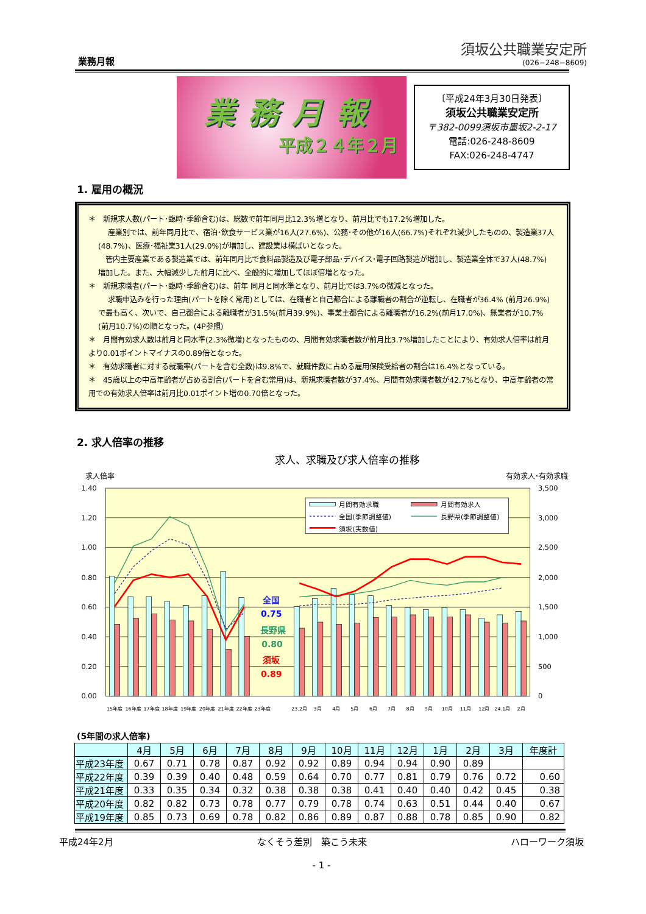業務月報
須坂公共職業安定所
(026−248−8609)
業務月報
平成２４年２月
〔平成24年3月30日発表〕
須坂公共職業安定所
〒382-0099須坂市墨坂2-2-17
電話:026-248-8609
FAX:026-248-4747
1. 雇用の概況
＊　新規求人数(パート･臨時･季節含む)は、総数で前年同月比12.3%増となり、前月比でも17.2%増加した。
　 産業別では、前年同月比で、宿泊･飲食サービス業が16人(27.6%)、公務･その他が16人(66.7%)それぞれ減少したものの、製造業37人(48.7%)、医療･福祉業31人(29.0%)が増加し、建設業は横ばいとなった。
　管内主要産業である製造業では、前年同月比で食料品製造及び電子部品･デバイス･電子回路製造が増加し、製造業全体で37人(48.7%) 増加した。また、大幅減少した前月に比べ、全般的に増加してほぼ倍増となった。
＊　新規求職者(パート･臨時･季節含む)は、前年 同月と同水準となり、前月比では3.7%の微減となった。
　 求職申込みを行った理由(パートを除く常用)としては、在職者と自己都合による離職者の割合が逆転し、在職者が36.4% (前月26.9%) で最も高く、次いで、自己都合による離職者が31.5%(前月39.9%)、事業主都合による離職者が16.2%(前月17.0%)、無業者が10.7% (前月10.7%)の順となった。(4P参照)
＊　月間有効求人数は前月と同水準(2.3%微増)となったものの、月間有効求職者数が前月比3.7%増加したことにより、有効求人倍率は前月より0.01ポイントマイナスの0.89倍となった。
＊　有効求職者に対する就職率(パートを含む全数)は9.8%で、就職件数に占める雇用保険受給者の割合は16.4%となっている。
＊　45歳以上の中高年齢者が占める割合(パートを含む常用)は、新規求職者数が37.4%、月間有効求職者数が42.7%となり、中高年齢者の常用での有効求人倍率は前月比0.01ポイント増の0.70倍となった。
2. 求人倍率の推移
求人、求職及び求人倍率の推移
求人倍率 有効求人･有効求職
1.40
1.20
1.00
0.80
0.60
0.40
0.20
0.00
3,500
3,000
2,500
2,000
1,500
1,000
500
0
月間有効求職
月間有効求人
全国(季節調整値)
長野県(季節調整値)
須坂(実数値)
全国
0.75
長野県
0.80
須坂
0.89
15年度
16年度
17年度
18年度
19年度
20年度
21年度
22年度
23年度
23.2月
3月
4月
5月
6月
7月
8月
9月
10月
11月
12月
24.1月
2月
(5年間の求人倍率)
| | 4月 | 5月 | 6月 | 7月 | 8月 | 9月 | 10月 | 11月 | 12月 | 1月 | 2月 | 3月 | 年度計 |
| --- | --- | --- | --- | --- | --- | --- | --- | --- | --- | --- | --- | --- | --- |
| 平成23年度 | 0.67 | 0.71 | 0.78 | 0.87 | 0.92 | 0.92 | 0.89 | 0.94 | 0.94 | 0.90 | 0.89 | | |
| 平成22年度 | 0.39 | 0.39 | 0.40 | 0.48 | 0.59 | 0.64 | 0.70 | 0.77 | 0.81 | 0.79 | 0.76 | 0.72 | 0.60 |
| 平成21年度 | 0.33 | 0.35 | 0.34 | 0.32 | 0.38 | 0.38 | 0.38 | 0.41 | 0.40 | 0.40 | 0.42 | 0.45 | 0.38 |
| 平成20年度 | 0.82 | 0.82 | 0.73 | 0.78 | 0.77 | 0.79 | 0.78 | 0.74 | 0.63 | 0.51 | 0.44 | 0.40 | 0.67 |
| 平成19年度 | 0.85 | 0.73 | 0.69 | 0.78 | 0.82 | 0.86 | 0.89 | 0.87 | 0.88 | 0.78 | 0.85 | 0.90 | 0.82 |
平成24年2月 なくそう差別　築こう未来 ハローワーク須坂
- 1 -